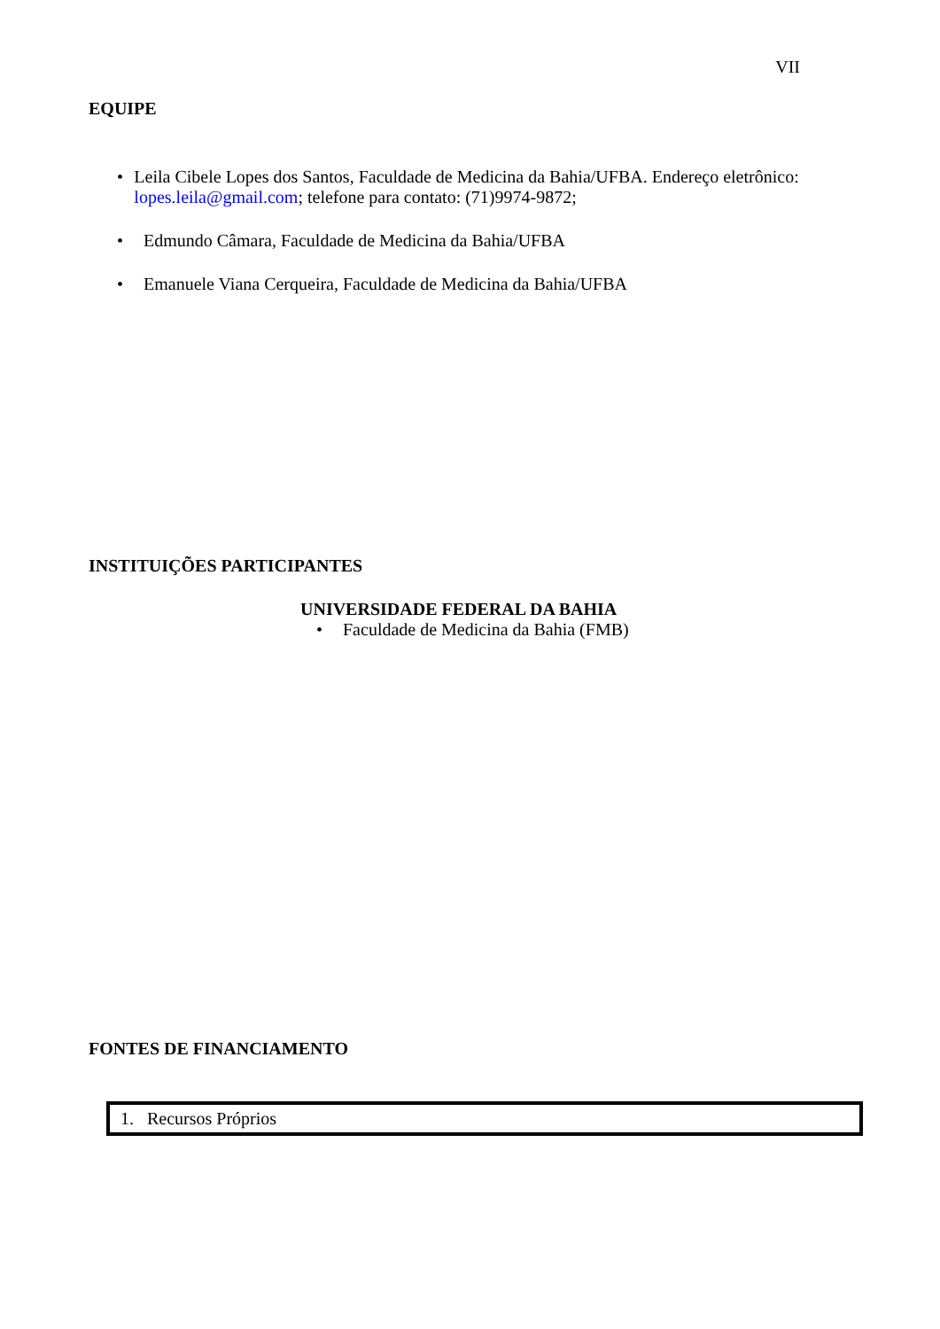VII
EQUIPE
• Leila Cibele Lopes dos Santos, Faculdade de Medicina da Bahia/UFBA. Endereço eletrônico: lopes.leila@gmail.com; telefone para contato: (71)9974-9872;
• Edmundo Câmara, Faculdade de Medicina da Bahia/UFBA
• Emanuele Viana Cerqueira, Faculdade de Medicina da Bahia/UFBA
INSTITUIÇÕES PARTICIPANTES
UNIVERSIDADE FEDERAL DA BAHIA
• Faculdade de Medicina da Bahia (FMB)
FONTES DE FINANCIAMENTO
1. Recursos Próprios